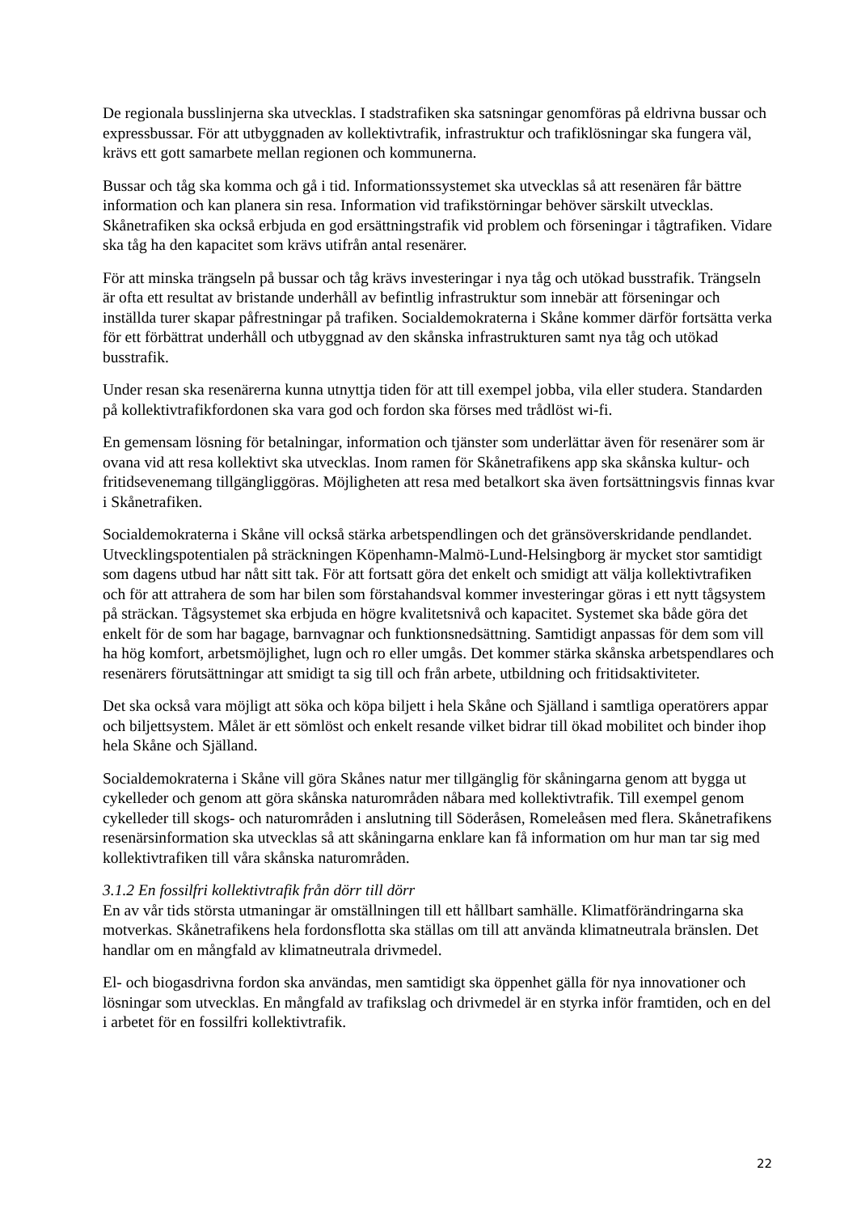De regionala busslinjerna ska utvecklas. I stadstrafiken ska satsningar genomföras på eldrivna bussar och expressbussar. För att utbyggnaden av kollektivtrafik, infrastruktur och trafiklösningar ska fungera väl, krävs ett gott samarbete mellan regionen och kommunerna.
Bussar och tåg ska komma och gå i tid. Informationssystemet ska utvecklas så att resenären får bättre information och kan planera sin resa. Information vid trafikstörningar behöver särskilt utvecklas. Skånetrafiken ska också erbjuda en god ersättningstrafik vid problem och förseningar i tågtrafiken. Vidare ska tåg ha den kapacitet som krävs utifrån antal resenärer.
För att minska trängseln på bussar och tåg krävs investeringar i nya tåg och utökad busstrafik. Trängseln är ofta ett resultat av bristande underhåll av befintlig infrastruktur som innebär att förseningar och inställda turer skapar påfrestningar på trafiken. Socialdemokraterna i Skåne kommer därför fortsätta verka för ett förbättrat underhåll och utbyggnad av den skånska infrastrukturen samt nya tåg och utökad busstrafik.
Under resan ska resenärerna kunna utnyttja tiden för att till exempel jobba, vila eller studera. Standarden på kollektivtrafikfordonen ska vara god och fordon ska förses med trådlöst wi-fi.
En gemensam lösning för betalningar, information och tjänster som underlättar även för resenärer som är ovana vid att resa kollektivt ska utvecklas. Inom ramen för Skånetrafikens app ska skånska kultur- och fritidsevenemang tillgängliggöras. Möjligheten att resa med betalkort ska även fortsättningsvis finnas kvar i Skånetrafiken.
Socialdemokraterna i Skåne vill också stärka arbetspendlingen och det gränsöverskridande pendlandet. Utvecklingspotentialen på sträckningen Köpenhamn-Malmö-Lund-Helsingborg är mycket stor samtidigt som dagens utbud har nått sitt tak. För att fortsatt göra det enkelt och smidigt att välja kollektivtrafiken och för att attrahera de som har bilen som förstahandsval kommer investeringar göras i ett nytt tågsystem på sträckan. Tågsystemet ska erbjuda en högre kvalitetsnivå och kapacitet. Systemet ska både göra det enkelt för de som har bagage, barnvagnar och funktionsnedsättning. Samtidigt anpassas för dem som vill ha hög komfort, arbetsmöjlighet, lugn och ro eller umgås. Det kommer stärka skånska arbetspendlares och resenärers förutsättningar att smidigt ta sig till och från arbete, utbildning och fritidsaktiviteter.
Det ska också vara möjligt att söka och köpa biljett i hela Skåne och Själland i samtliga operatörers appar och biljettsystem. Målet är ett sömlöst och enkelt resande vilket bidrar till ökad mobilitet och binder ihop hela Skåne och Själland.
Socialdemokraterna i Skåne vill göra Skånes natur mer tillgänglig för skåningarna genom att bygga ut cykelleder och genom att göra skånska naturområden nåbara med kollektivtrafik. Till exempel genom cykelleder till skogs- och naturområden i anslutning till Söderåsen, Romeleåsen med flera. Skånetrafikens resenärsinformation ska utvecklas så att skåningarna enklare kan få information om hur man tar sig med kollektivtrafiken till våra skånska naturområden.
3.1.2 En fossilfri kollektivtrafik från dörr till dörr
En av vår tids största utmaningar är omställningen till ett hållbart samhälle. Klimatförändringarna ska motverkas. Skånetrafikens hela fordonsflotta ska ställas om till att använda klimatneutrala bränslen. Det handlar om en mångfald av klimatneutrala drivmedel.
El- och biogasdrivna fordon ska användas, men samtidigt ska öppenhet gälla för nya innovationer och lösningar som utvecklas. En mångfald av trafikslag och drivmedel är en styrka inför framtiden, och en del i arbetet för en fossilfri kollektivtrafik.
22